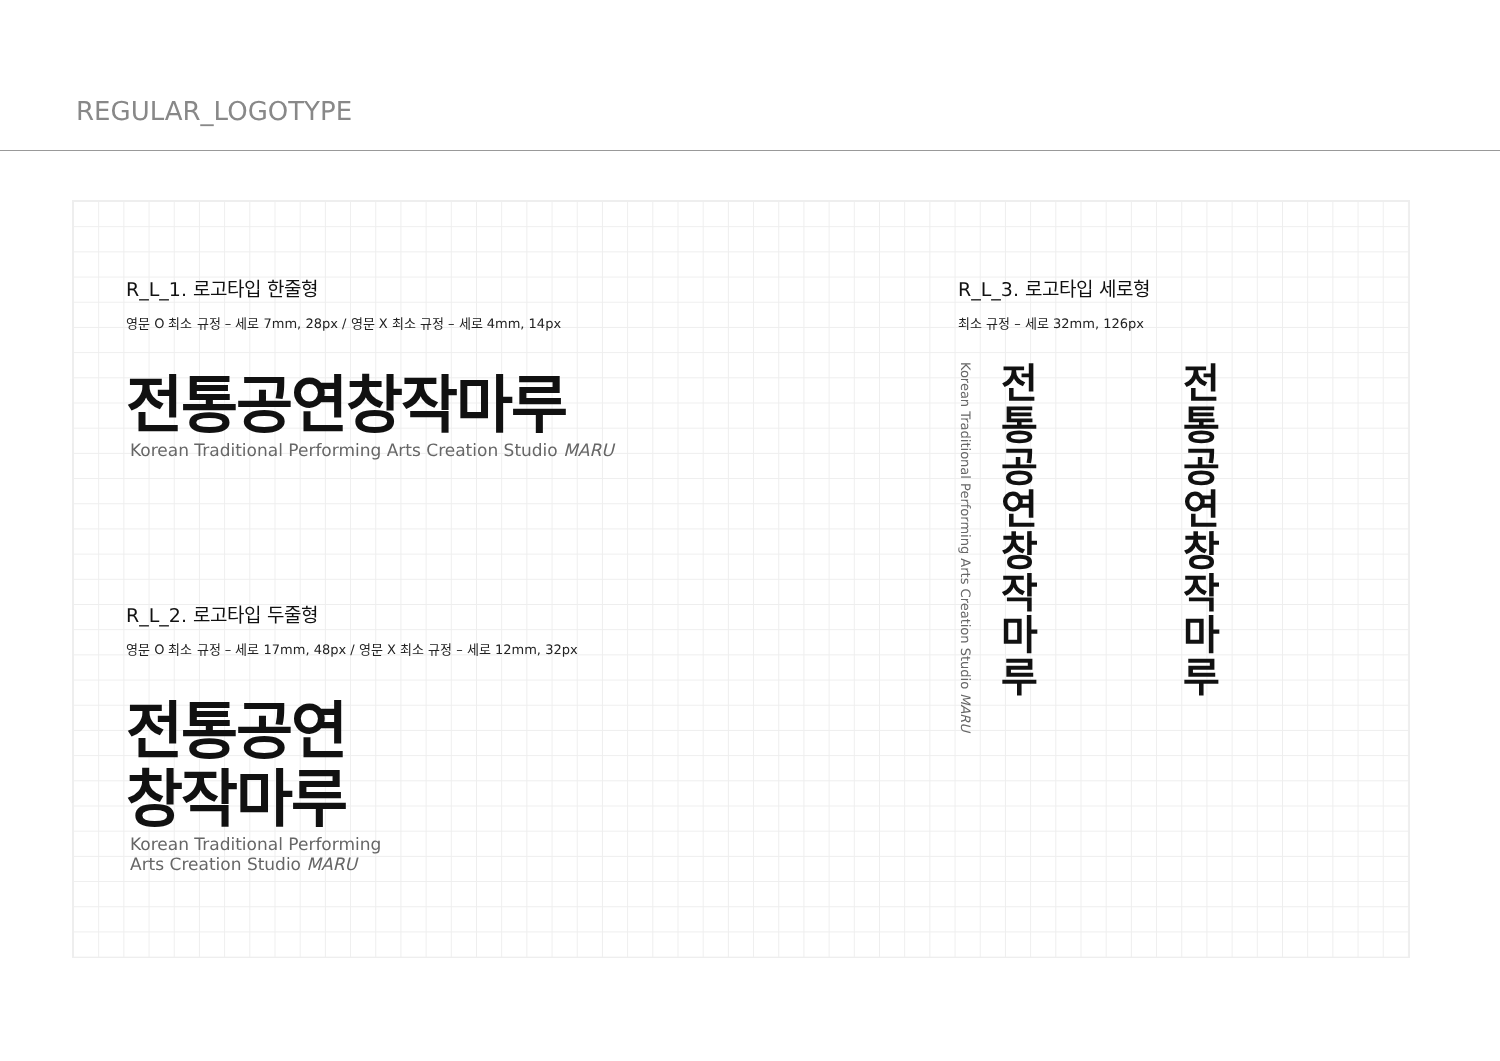REGULAR_LOGOTYPE
R_L_1. 로고타입 한줄형
영문 O 최소 규정 – 세로 7mm, 28px / 영문 X 최소 규정 – 세로 4mm, 14px
전통공연창작마루
Korean Traditional Performing Arts Creation Studio MARU
R_L_2. 로고타입 두줄형
영문 O 최소 규정 – 세로 17mm, 48px / 영문 X 최소 규정 – 세로 12mm, 32px
전통공연
창작마루
Korean Traditional Performing
Arts Creation Studio MARU
R_L_3. 로고타입 세로형
최소 규정 – 세로 32mm, 126px
Korean Traditional Performing Arts Creation Studio MARU
전통공연창작마루
전통공연창작마루